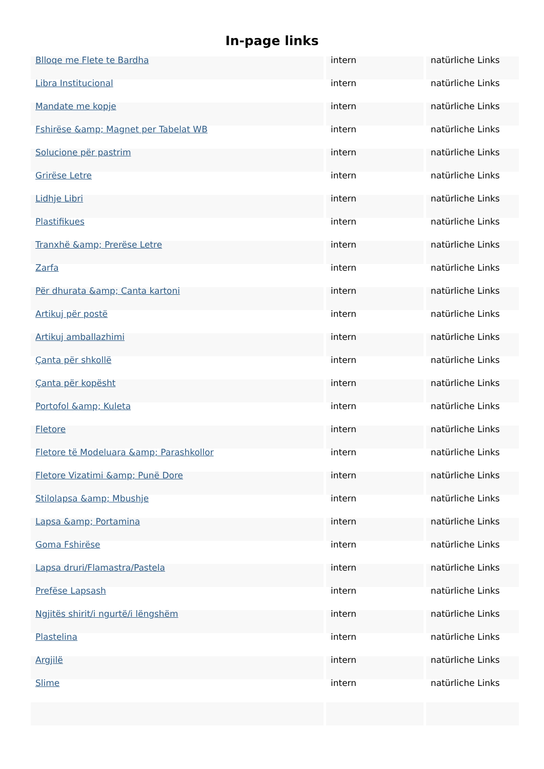In-page links
| Blloqe me Flete te Bardha | intern | natürliche Links |
| Libra Institucional | intern | natürliche Links |
| Mandate me kopje | intern | natürliche Links |
| Fshirëse &amp; Magnet per Tabelat WB | intern | natürliche Links |
| Solucione për pastrim | intern | natürliche Links |
| Grirëse Letre | intern | natürliche Links |
| Lidhje Libri | intern | natürliche Links |
| Plastifikues | intern | natürliche Links |
| Tranxhë &amp; Prerëse Letre | intern | natürliche Links |
| Zarfa | intern | natürliche Links |
| Për dhurata &amp; Canta kartoni | intern | natürliche Links |
| Artikuj për postë | intern | natürliche Links |
| Artikuj amballazhimi | intern | natürliche Links |
| Çanta për shkollë | intern | natürliche Links |
| Çanta për kopësht | intern | natürliche Links |
| Portofol &amp; Kuleta | intern | natürliche Links |
| Fletore | intern | natürliche Links |
| Fletore të Modeluara &amp; Parashkollor | intern | natürliche Links |
| Fletore Vizatimi &amp; Punë Dore | intern | natürliche Links |
| Stilolapsa &amp; Mbushje | intern | natürliche Links |
| Lapsa &amp; Portamina | intern | natürliche Links |
| Goma Fshirëse | intern | natürliche Links |
| Lapsa druri/Flamastra/Pastela | intern | natürliche Links |
| Prefëse Lapsash | intern | natürliche Links |
| Ngjitës shirit/i ngurtë/i lëngshëm | intern | natürliche Links |
| Plastelina | intern | natürliche Links |
| Argjilë | intern | natürliche Links |
| Slime | intern | natürliche Links |